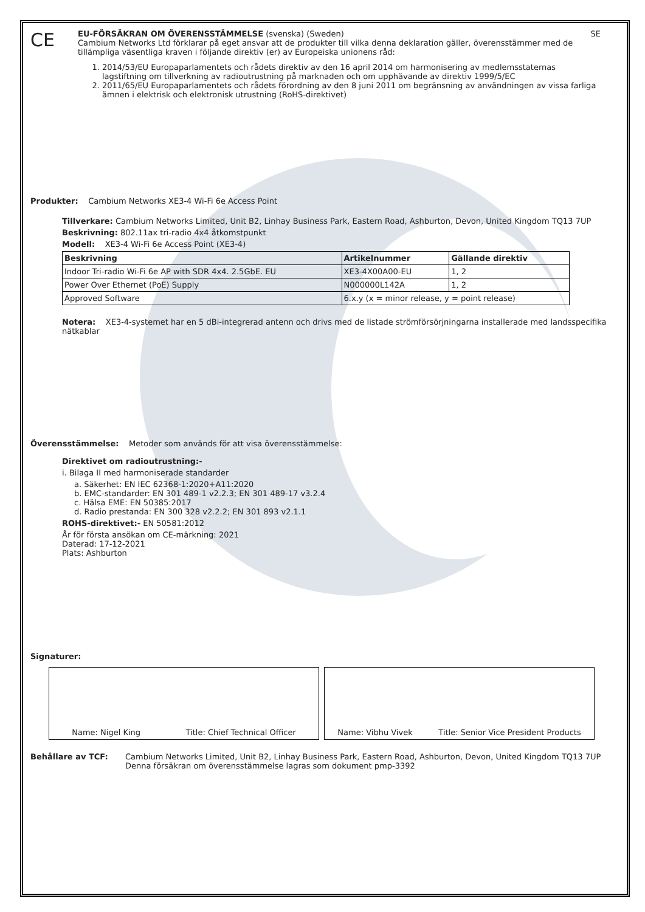CE
EU-FÖRSÄKRAN OM ÖVERENSSTÄMMELSE (svenska) (Sweden) SE
Cambium Networks Ltd förklarar på eget ansvar att de produkter till vilka denna deklaration gäller, överensstämmer med de tillämpliga väsentliga kraven i följande direktiv (er) av Europeiska unionens råd:
1. 2014/53/EU Europaparlamentets och rådets direktiv av den 16 april 2014 om harmonisering av medlemsstaternas lagstiftning om tillverkning av radioutrustning på marknaden och om upphävande av direktiv 1999/5/EC
2. 2011/65/EU Europaparlamentets och rådets förordning av den 8 juni 2011 om begränsning av användningen av vissa farliga ämnen i elektrisk och elektronisk utrustning (RoHS-direktivet)
Produkter: Cambium Networks XE3-4 Wi-Fi 6e Access Point
Tillverkare: Cambium Networks Limited, Unit B2, Linhay Business Park, Eastern Road, Ashburton, Devon, United Kingdom TQ13 7UP
Beskrivning: 802.11ax tri-radio 4x4 åtkomstpunkt
Modell: XE3-4 Wi-Fi 6e Access Point (XE3-4)
| Beskrivning | Artikelnummer | Gällande direktiv |
| --- | --- | --- |
| Indoor Tri-radio Wi-Fi 6e AP with SDR 4x4. 2.5GbE. EU | XE3-4X00A00-EU | 1, 2 |
| Power Over Ethernet (PoE) Supply | N000000L142A | 1, 2 |
| Approved Software | 6.x.y (x = minor release, y = point release) | |
Notera: XE3-4-systemet har en 5 dBi-integrerad antenn och drivs med de listade strömförsörjningarna installerade med landsspecifika nätkablar
Överensstämmelse: Metoder som används för att visa överensstämmelse:
Direktivet om radioutrustning:-
i. Bilaga II med harmoniserade standarder
a. Säkerhet: EN IEC 62368-1:2020+A11:2020
b. EMC-standarder: EN 301 489-1 v2.2.3; EN 301 489-17 v3.2.4
c. Hälsa EME: EN 50385:2017
d. Radio prestanda: EN 300 328 v2.2.2; EN 301 893 v2.1.1
ROHS-direktivet:- EN 50581:2012
År för första ansökan om CE-märkning: 2021
Daterad: 17-12-2021
Plats: Ashburton
Signaturer:
Name: Nigel King Title: Chief Technical Officer Name: Vibhu Vivek Title: Senior Vice President Products
Behållare av TCF: Cambium Networks Limited, Unit B2, Linhay Business Park, Eastern Road, Ashburton, Devon, United Kingdom TQ13 7UP
Denna försäkran om överensstämmelse lagras som dokument pmp-3392